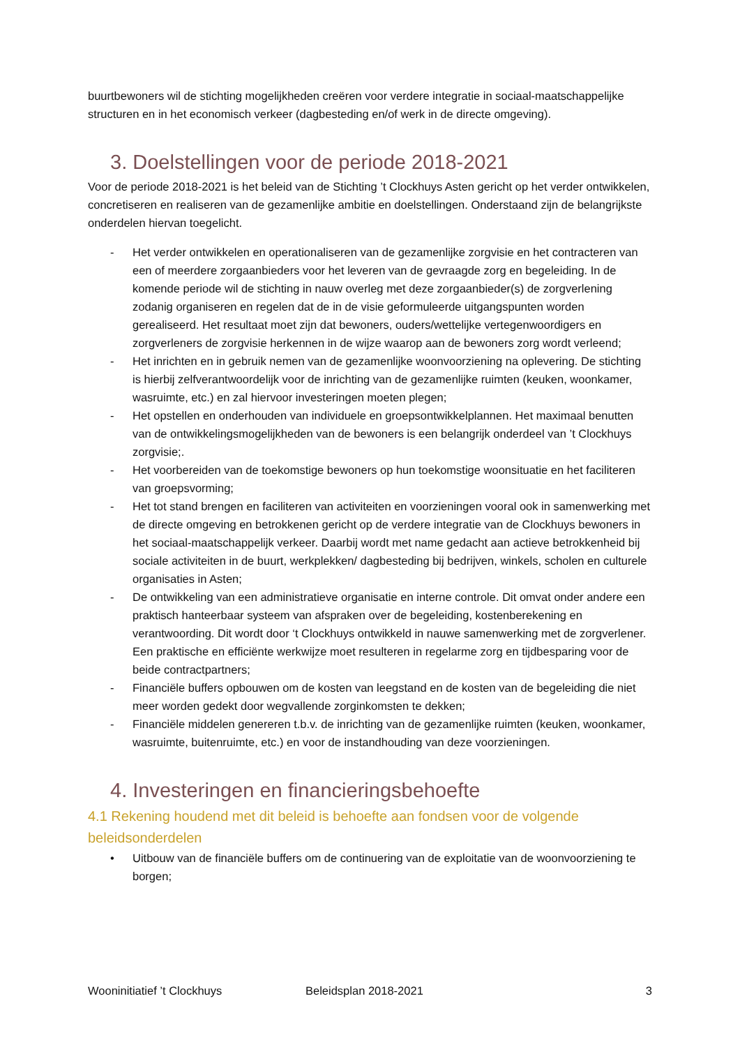buurtbewoners wil de stichting mogelijkheden creëren voor verdere integratie in sociaal-maatschappelijke structuren en in het economisch verkeer (dagbesteding en/of werk in de directe omgeving).
3. Doelstellingen voor de periode 2018-2021
Voor de periode 2018-2021 is het beleid van de Stichting ’t Clockhuys Asten gericht op het verder ontwikkelen, concretiseren en realiseren van de gezamenlijke ambitie en doelstellingen. Onderstaand zijn de belangrijkste onderdelen hiervan toegelicht.
- Het verder ontwikkelen en operationaliseren van de gezamenlijke zorgvisie en het contracteren van een of meerdere zorgaanbieders voor het leveren van de gevraagde zorg en begeleiding. In de komende periode wil de stichting in nauw overleg met deze zorgaanbieder(s) de zorgverlening zodanig organiseren en regelen dat de in de visie geformuleerde uitgangspunten worden gerealiseerd. Het resultaat moet zijn dat bewoners, ouders/wettelijke vertegenwoordigers en zorgverleners de zorgvisie herkennen in de wijze waarop aan de bewoners zorg wordt verleend;
- Het inrichten en in gebruik nemen van de gezamenlijke woonvoorziening na oplevering. De stichting is hierbij zelfverantwoordelijk voor de inrichting van de gezamenlijke ruimten (keuken, woonkamer, wasruimte, etc.) en zal hiervoor investeringen moeten plegen;
- Het opstellen en onderhouden van individuele en groepsontwikkelplannen. Het maximaal benutten van de ontwikkelingsmogelijkheden van de bewoners is een belangrijk onderdeel van ’t Clockhuys zorgvisie;.
- Het voorbereiden van de toekomstige bewoners op hun toekomstige woonsituatie en het faciliteren van groepsvorming;
- Het tot stand brengen en faciliteren van activiteiten en voorzieningen vooral ook in samenwerking met de directe omgeving en betrokkenen gericht op de verdere integratie van de Clockhuys bewoners in het sociaal-maatschappelijk verkeer. Daarbij wordt met name gedacht aan actieve betrokkenheid bij sociale activiteiten in de buurt, werkplekken/ dagbesteding bij bedrijven, winkels, scholen en culturele organisaties in Asten;
- De ontwikkeling van een administratieve organisatie en interne controle. Dit omvat onder andere een praktisch hanteerbaar systeem van afspraken over de begeleiding, kostenberekening en verantwoording. Dit wordt door ‘t Clockhuys ontwikkeld in nauwe samenwerking met de zorgverlener. Een praktische en efficiënte werkwijze moet resulteren in regelarme zorg en tijdbesparing voor de beide contractpartners;
- Financiële buffers opbouwen om de kosten van leegstand en de kosten van de begeleiding die niet meer worden gedekt door wegvallende zorginkomsten te dekken;
- Financiële middelen genereren t.b.v. de inrichting van de gezamenlijke ruimten (keuken, woonkamer, wasruimte, buitenruimte, etc.) en voor de instandhouding van deze voorzieningen.
4. Investeringen en financieringsbehoefte
4.1 Rekening houdend met dit beleid is behoefte aan fondsen voor de volgende beleidsonderdelen
• Uitbouw van de financiële buffers om de continuering van de exploitatie van de woonvoorziening te borgen;
Wooninitiatief ’t Clockhuys Beleidsplan 2018-2021 3